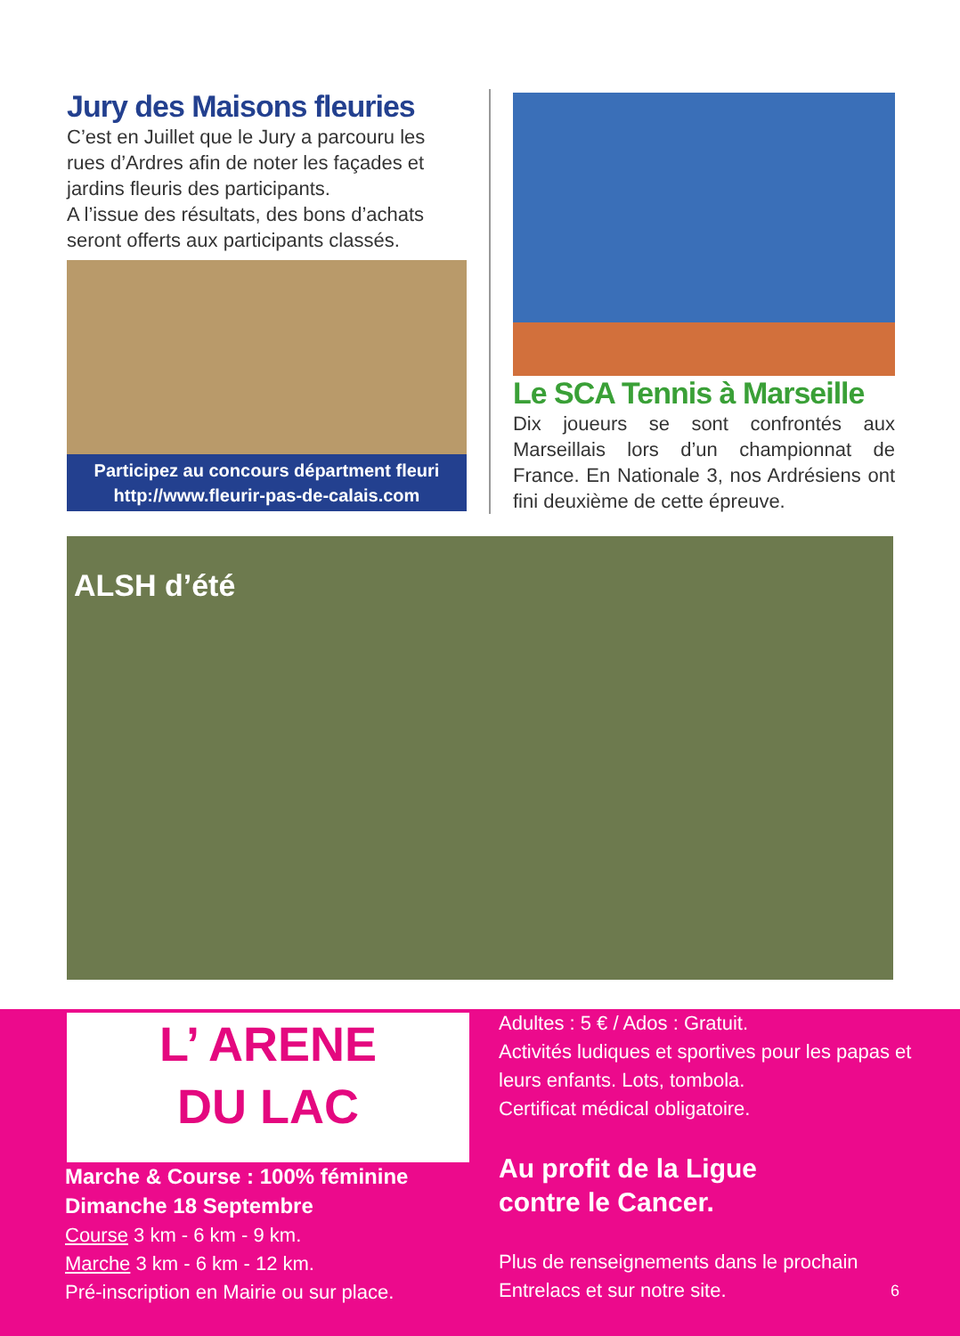Jury des Maisons fleuries
C’est en Juillet que le Jury a parcouru les rues d’Ardres afin de noter les façades et jardins fleuris des participants.
A l’issue des résultats, des bons d’achats seront offerts aux participants classés.
Participez au concours départment fleuri
http://www.fleurir-pas-de-calais.com
Le SCA Tennis à Marseille
Dix joueurs se sont confrontés aux Marseillais lors d’un championnat de France. En Nationale 3, nos Ardrésiens ont fini deuxième de cette épreuve.
ALSH d’été
L’ ARENE
DU LAC
Marche & Course : 100% féminine
Dimanche 18 Septembre
Course 3 km - 6 km - 9 km.
Marche 3 km - 6 km - 12 km.
Pré-inscription en Mairie ou sur place.
Adultes : 5 € / Ados : Gratuit.
Activités ludiques et sportives pour les papas et leurs enfants. Lots, tombola.
Certificat médical obligatoire.
Au profit de la Ligue
contre le Cancer.
Plus de renseignements dans le prochain Entrelacs et sur notre site.
6